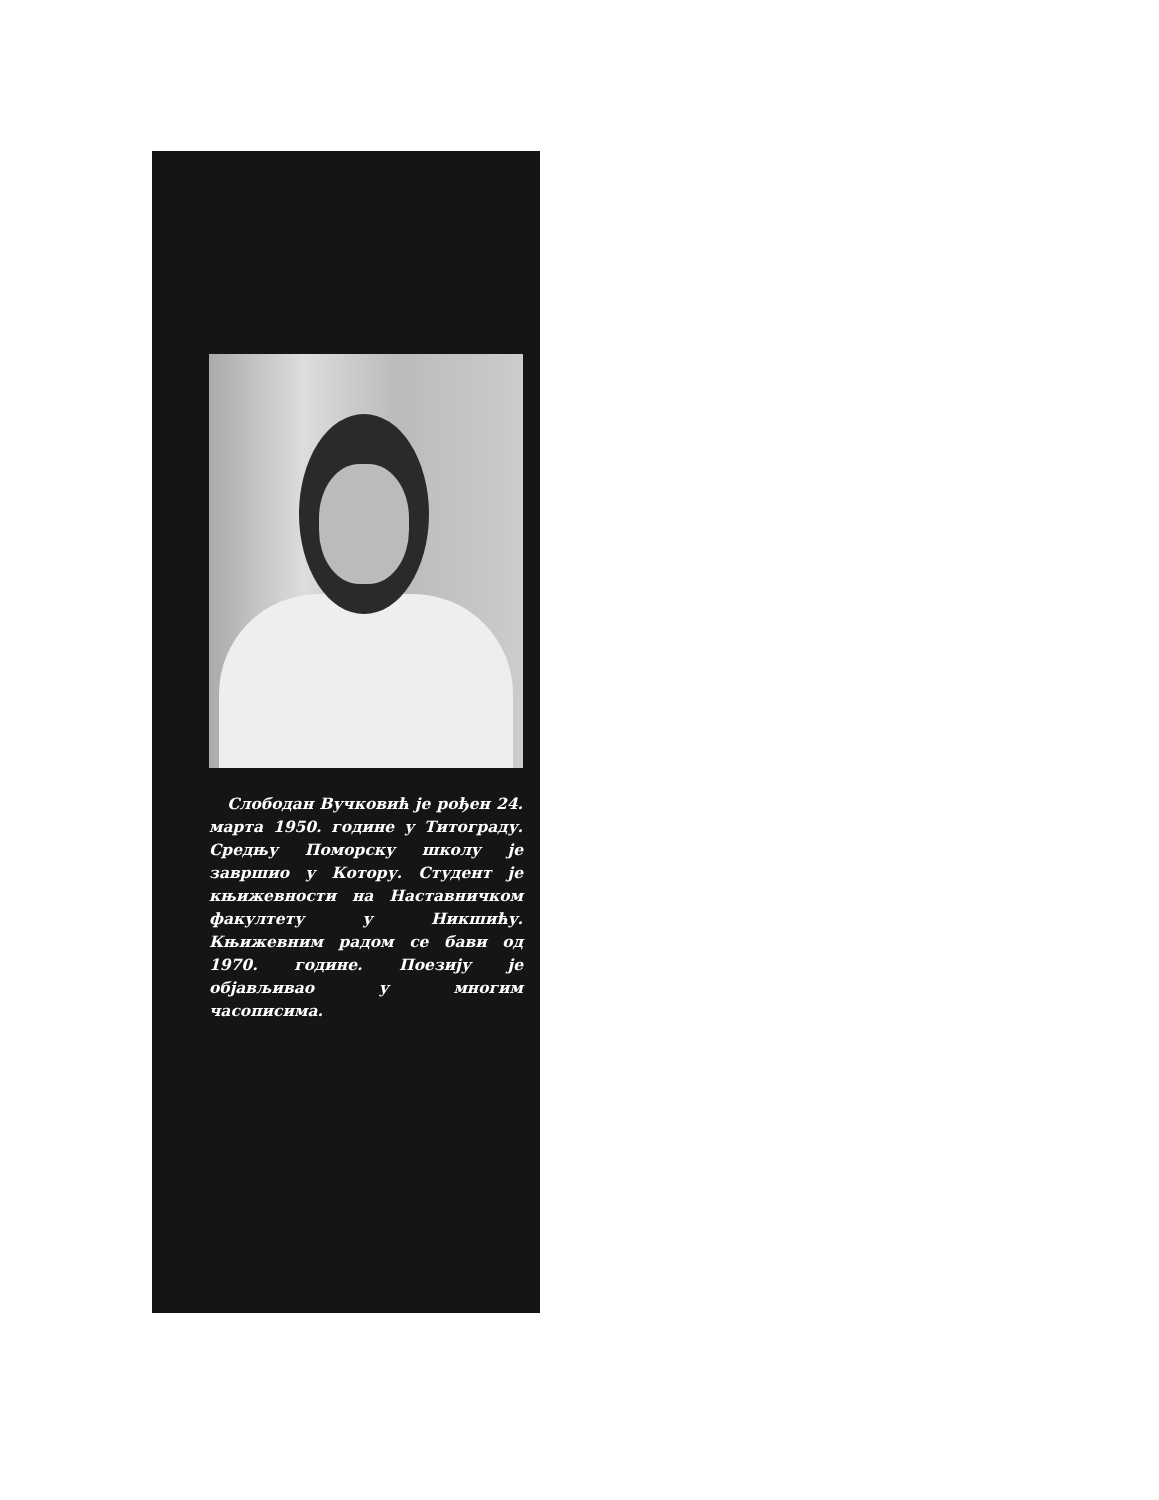Слободан Вучковић је рођен 24. марта 1950. године у Титограду. Средњу Поморску школу је завршио у Котору. Студент је књижевности на Наставничком факултету у Никшићу. Књижевним радом се бави од 1970. године. Поезију је објављивао у многим часописима.